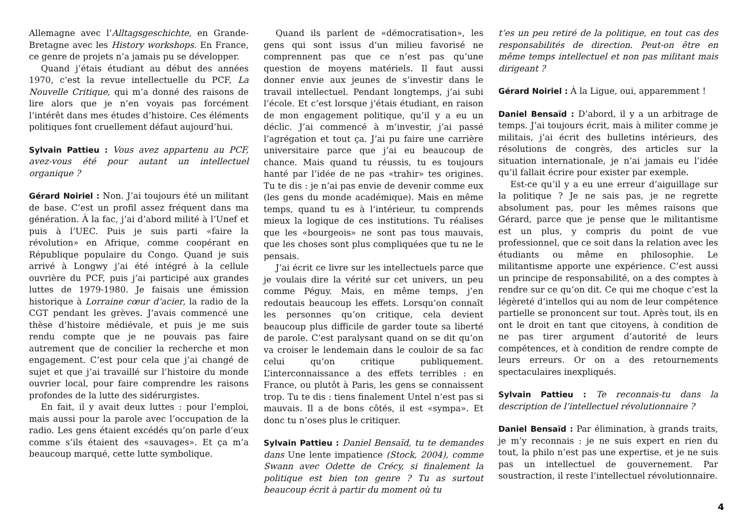Allemagne avec l’Alltagsgeschichte, en Grande-Bretagne avec les History workshops. En France, ce genre de projets n’a jamais pu se développer.
Quand j’étais étudiant au début des années 1970, c’est la revue intellectuelle du PCF, La Nouvelle Critique, qui m’a donné des raisons de lire alors que je n’en voyais pas forcément l’intérêt dans mes études d’histoire. Ces éléments politiques font cruellement défaut aujourd’hui.
Sylvain Pattieu : Vous avez appartenu au PCF, avez-vous été pour autant un intellectuel organique ?
Gérard Noiriel : Non. J’ai toujours été un militant de base. C’est un profil assez fréquent dans ma génération. À la fac, j’ai d’abord milité à l’Unef et puis à l’UEC. Puis je suis parti «faire la révolution» en Afrique, comme coopérant en République populaire du Congo. Quand je suis arrivé à Longwy j’ai été intégré à la cellule ouvrière du PCF, puis j’ai participé aux grandes luttes de 1979-1980. Je faisais une émission historique à Lorraine cœur d’acier, la radio de la CGT pendant les grèves. J’avais commencé une thèse d’histoire médiévale, et puis je me suis rendu compte que je ne pouvais pas faire autrement que de concilier la recherche et mon engagement. C’est pour cela que j’ai changé de sujet et que j’ai travaillé sur l’histoire du monde ouvrier local, pour faire comprendre les raisons profondes de la lutte des sidérurgistes.
En fait, il y avait deux luttes : pour l’emploi, mais aussi pour la parole avec l’occupation de la radio. Les gens étaient excédés qu’on parle d’eux comme s’ils étaient des «sauvages». Et ça m’a beaucoup marqué, cette lutte symbolique.
Quand ils parlent de «démocratisation», les gens qui sont issus d’un milieu favorisé ne comprennent pas que ce n’est pas qu’une question de moyens matériels. Il faut aussi donner envie aux jeunes de s’investir dans le travail intellectuel. Pendant longtemps, j’ai subi l’école. Et c’est lorsque j’étais étudiant, en raison de mon engagement politique, qu’il y a eu un déclic. J’ai commencé à m’investir, j’ai passé l’agrégation et tout ça. J’ai pu faire une carrière universitaire parce que j’ai eu beaucoup de chance. Mais quand tu réussis, tu es toujours hanté par l’idée de ne pas «trahir» tes origines. Tu te dis : je n’ai pas envie de devenir comme eux (les gens du monde académique). Mais en même temps, quand tu es à l’intérieur, tu comprends mieux la logique de ces institutions. Tu réalises que les «bourgeois» ne sont pas tous mauvais, que les choses sont plus compliquées que tu ne le pensais.
J’ai écrit ce livre sur les intellectuels parce que je voulais dire la vérité sur cet univers, un peu comme Péguy. Mais, en même temps, j’en redoutais beaucoup les effets. Lorsqu’on connaît les personnes qu’on critique, cela devient beaucoup plus difficile de garder toute sa liberté de parole. C’est paralysant quand on se dit qu’on va croiser le lendemain dans le couloir de sa fac celui qu’on critique publiquement. L’interconnaissance a des effets terribles : en France, ou plutôt à Paris, les gens se connaissent trop. Tu te dis : tiens finalement Untel n’est pas si mauvais. Il a de bons côtés, il est «sympa». Et donc tu n’oses plus le critiquer.
Sylvain Pattieu : Daniel Bensaïd, tu te demandes dans Une lente impatience (Stock, 2004), comme Swann avec Odette de Crécy, si finalement la politique est bien ton genre ? Tu as surtout beaucoup écrit à partir du moment où tu
t’es un peu retiré de la politique, en tout cas des responsabilités de direction. Peut-on être en même temps intellectuel et non pas militant mais dirigeant ?
Gérard Noiriel : À la Ligue, oui, apparemment !
Daniel Bensaïd : D’abord, il y a un arbitrage de temps. J’ai toujours écrit, mais à militer comme je militais, j’ai écrit des bulletins intérieurs, des résolutions de congrès, des articles sur la situation internationale, je n’ai jamais eu l’idée qu’il fallait écrire pour exister par exemple.
Est-ce qu’il y a eu une erreur d’aiguillage sur la politique ? Je ne sais pas, je ne regrette absolument pas, pour les mêmes raisons que Gérard, parce que je pense que le militantisme est un plus, y compris du point de vue professionnel, que ce soit dans la relation avec les étudiants ou même en philosophie. Le militantisme apporte une expérience. C’est aussi un principe de responsabilité, on a des comptes à rendre sur ce qu’on dit. Ce qui me choque c’est la légèreté d’intellos qui au nom de leur compétence partielle se prononcent sur tout. Après tout, ils en ont le droit en tant que citoyens, à condition de ne pas tirer argument d’autorité de leurs compétences, et à condition de rendre compte de leurs erreurs. Or on a des retournements spectaculaires inexpliqués.
Sylvain Pattieu : Te reconnais-tu dans la description de l’intellectuel révolutionnaire ?
Daniel Bensaïd : Par élimination, à grands traits, je m’y reconnais : je ne suis expert en rien du tout, la philo n’est pas une expertise, et je ne suis pas un intellectuel de gouvernement. Par soustraction, il reste l’intellectuel révolutionnaire.
4